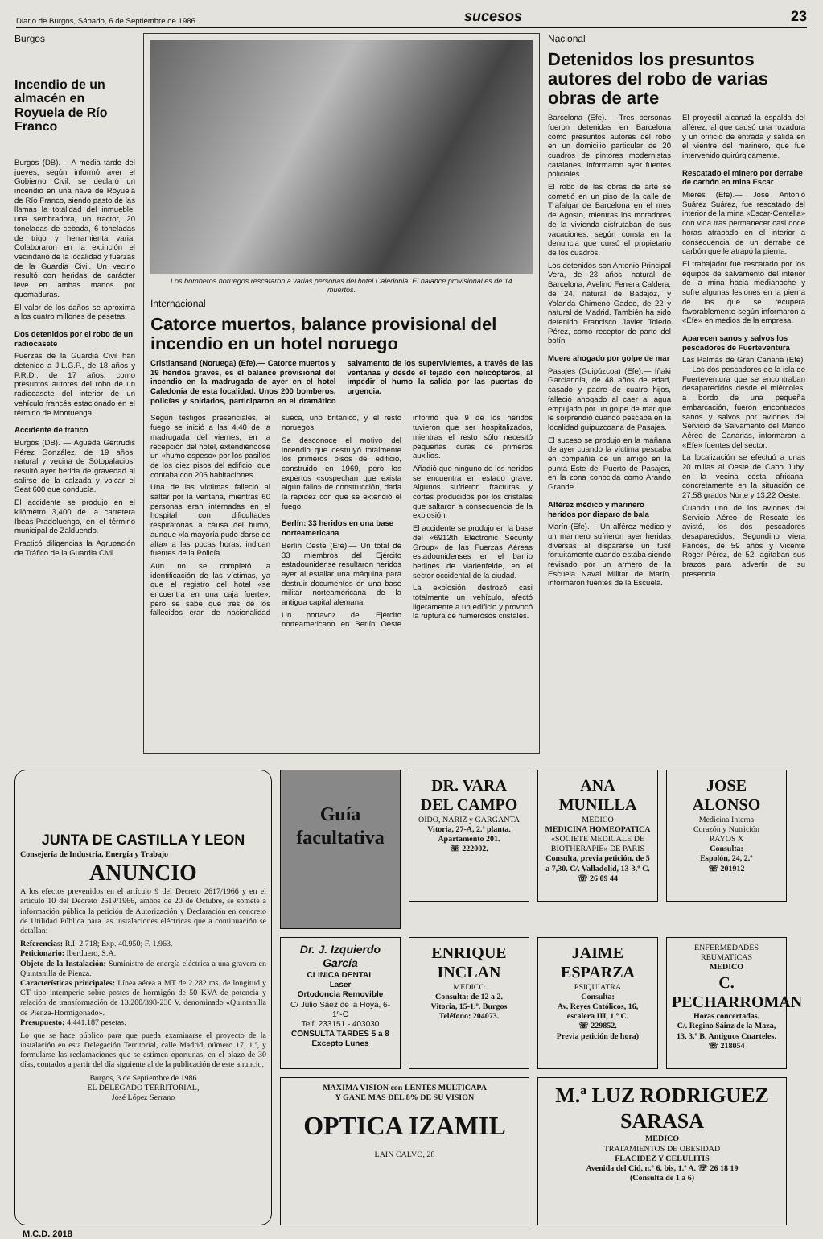Diario de Burgos, Sábado, 6 de Septiembre de 1986 sucesos 23
Burgos
Incendio de un almacén en Royuela de Río Franco
Burgos (DB).— A media tarde del jueves, según informó ayer el Gobierno Civil, se declaró un incendio en una nave de Royuela de Río Franco, siendo pasto de las llamas la totalidad del inmueble, una sembradora, un tractor, 20 toneladas de cebada, 6 toneladas de trigo y herramienta varia. Colaboraron en la extinción el vecindario de la localidad y fuerzas de la Guardia Civil. Un vecino resultó con heridas de carácter leve en ambas manos por quemaduras.
El valor de los daños se aproxima a los cuatro millones de pesetas.
Dos detenidos por el robo de un radiocasete
Fuerzas de la Guardia Civil han detenido a J.L.G.P., de 18 años y P.R.D., de 17 años, como presuntos autores del robo de un radiocasete del interior de un vehículo francés estacionado en el término de Montuenga.
Accidente de tráfico
Burgos (DB). — Agueda Gertrudis Pérez González, de 19 años, natural y vecina de Sotopalacios, resultó ayer herida de gravedad al salirse de la calzada y volcar el Seat 600 que conducía.
El accidente se produjo en el kilómetro 3,400 de la carretera Ibeas-Pradoluengo, en el término municipal de Zalduendo.
Practicó diligencias la Agrupación de Tráfico de la Guardia Civil.
Los bomberos noruegos rescataron a varias personas del hotel Caledonia. El balance provisional es de 14 muertos.
Internacional
Catorce muertos, balance provisional del incendio en un hotel noruego
Cristiansand (Noruega) (Efe).— Catorce muertos y 19 heridos graves, es el balance provisional del incendio en la madrugada de ayer en el hotel Caledonia de esta localidad. Unos 200 bomberos, policías y soldados, participaron en el dramático salvamento de los supervivientes, a través de las ventanas y desde el tejado con helicópteros, al impedir el humo la salida por las puertas de urgencia.
Según testigos presenciales, el fuego se inició a las 4,40 de la madrugada del viernes, en la recepción del hotel, extendiéndose un «humo espeso» por los pasillos de los diez pisos del edificio, que contaba con 205 habitaciones.
Una de las víctimas falleció al saltar por la ventana, mientras 60 personas eran internadas en el hospital con dificultades respiratorias a causa del humo, aunque «la mayoría pudo darse de alta» a las pocas horas, indican fuentes de la Policía.
Aún no se completó la identificación de las víctimas, ya que el registro del hotel «se encuentra en una caja fuerte», pero se sabe que tres de los fallecidos eran de nacionalidad sueca, uno británico, y el resto noruegos.
Se desconoce el motivo del incendio que destruyó totalmente los primeros pisos del edificio, construido en 1969, pero los expertos «sospechan que exista algún fallo» de construcción, dada la rapidez con que se extendió el fuego.
Berlín: 33 heridos en una base norteamericana
Berlín Oeste (Efe).— Un total de 33 miembros del Ejército estadounidense resultaron heridos ayer al estallar una máquina para destruir documentos en una base militar norteamericana de la antigua capital alemana.
Un portavoz del Ejército norteamericano en Berlín Oeste informó que 9 de los heridos tuvieron que ser hospitalizados, mientras el resto sólo necesitó pequeñas curas de primeros auxilios.
Añadió que ninguno de los heridos se encuentra en estado grave. Algunos sufrieron fracturas y cortes producidos por los cristales que saltaron a consecuencia de la explosión.
El accidente se produjo en la base del «6912th Electronic Security Group» de las Fuerzas Aéreas estadounidenses en el barrio berlinés de Marienfelde, en el sector occidental de la ciudad.
La explosión destrozó casi totalmente un vehículo, afectó ligeramente a un edificio y provocó la ruptura de numerosos cristales.
Nacional
Detenidos los presuntos autores del robo de varias obras de arte
Barcelona (Efe).— Tres personas fueron detenidas en Barcelona como presuntos autores del robo en un domicilio particular de 20 cuadros de pintores modernistas catalanes, informaron ayer fuentes policiales.
El robo de las obras de arte se cometió en un piso de la calle de Trafalgar de Barcelona en el mes de Agosto, mientras los moradores de la vivienda disfrutaban de sus vacaciones, según consta en la denuncia que cursó el propietario de los cuadros.
Los detenidos son Antonio Principal Vera, de 23 años, natural de Barcelona; Avelino Ferrera Caldera, de 24, natural de Badajoz, y Yolanda Chimeno Gadeo, de 22 y natural de Madrid. También ha sido detenido Francisco Javier Toledo Pérez, como receptor de parte del botín.
Muere ahogado por golpe de mar
Pasajes (Guipúzcoa) (Efe).— Iñaki Garciandía, de 48 años de edad, casado y padre de cuatro hijos, falleció ahogado al caer al agua empujado por un golpe de mar que le sorprendió cuando pescaba en la localidad guipuzcoana de Pasajes.
El suceso se produjo en la mañana de ayer cuando la víctima pescaba en compañía de un amigo en la punta Este del Puerto de Pasajes, en la zona conocida como Arando Grande.
Alférez médico y marinero heridos por disparo de bala
Marín (Efe).— Un alférez médico y un marinero sufrieron ayer heridas diversas al dispararse un fusil fortuitamente cuando estaba siendo revisado por un armero de la Escuela Naval Militar de Marín, informaron fuentes de la Escuela.
El proyectil alcanzó la espalda del alférez, al que causó una rozadura y un orificio de entrada y salida en el vientre del marinero, que fue intervenido quirúrgicamente.
Rescatado el minero por derrabe de carbón en mina Escar
Mieres (Efe).— José Antonio Suárez Suárez, fue rescatado del interior de la mina «Escar-Centella» con vida tras permanecer casi doce horas atrapado en el interior a consecuencia de un derrabe de carbón que le atrapó la pierna.
El trabajador fue rescatado por los equipos de salvamento del interior de la mina hacia medianoche y sufre algunas lesiones en la pierna de las que se recupera favorablemente según informaron a «Efe» en medios de la empresa.
Aparecen sanos y salvos los pescadores de Fuerteventura
Las Palmas de Gran Canaria (Efe).— Los dos pescadores de la isla de Fuerteventura que se encontraban desaparecidos desde el miércoles, a bordo de una pequeña embarcación, fueron encontrados sanos y salvos por aviones del Servicio de Salvamento del Mando Aéreo de Canarias, informaron a «Efe» fuentes del sector.
La localización se efectuó a unas 20 millas al Oeste de Cabo Juby, en la vecina costa africana, concretamente en la situación de 27,58 grados Norte y 13,22 Oeste.
Cuando uno de los aviones del Servicio Aéreo de Rescate les avistó, los dos pescadores desaparecidos, Segundino Viera Fances, de 59 años y Vicente Roger Pérez, de 52, agitaban sus brazos para advertir de su presencia.
JUNTA DE CASTILLA Y LEON
Consejería de Industria, Energía y Trabajo
ANUNCIO
A los efectos prevenidos en el artículo 9 del Decreto 2617/1966 y en el artículo 10 del Decreto 2619/1966, ambos de 20 de Octubre, se somete a información pública la petición de Autorización y Declaración en concreto de Utilidad Pública para las instalaciones eléctricas que a continuación se detallan:
Referencias: R.I. 2.718; Exp. 40.950; F. 1.963.
Peticionario: Iberduero, S.A.
Objeto de la Instalación: Suministro de energía eléctrica a una gravera en Quintanilla de Pienza.
Características principales: Línea aérea a MT de 2.282 ms. de longitud y CT tipo intemperie sobre postes de hormigón de 50 KVA de potencia y relación de transformación de 13.200/398-230 V. denominado «Quintanilla de Pienza-Hormigonado».
Presupuesto: 4.441.187 pesetas.
Lo que se hace público para que pueda examinarse el proyecto de la instalación en esta Delegación Territorial, calle Madrid, número 17, 1.º, y formularse las reclamaciones que se estimen oportunas, en el plazo de 30 días, contados a partir del día siguiente al de la publicación de este anuncio.
Burgos, 3 de Septiembre de 1986
EL DELEGADO TERRITORIAL,
José López Serrano
Guía facultativa
DR. VARA DEL CAMPO
OIDO, NARIZ y GARGANTA
Vitoria, 27-A, 2.ª planta. Apartamento 201.
☏ 222002.
ANA MUNILLA
MEDICO
MEDICINA HOMEOPATICA
«SOCIETE MEDICALE DE BIOTHERAPIE» DE PARIS
Consulta, previa petición, de 5 a 7,30. C/. Valladolid, 13-3.º C.
☏ 26 09 44
JOSE ALONSO
Medicina Interna
Corazón y Nutrición
RAYOS X
Consulta:
Espolón, 24, 2.º
☏ 201912
Dr. J. Izquierdo García
CLINICA DENTAL
Laser
Ortodoncia Removible
C/ Julio Sáez de la Hoya, 6-1º-C
Telf. 233151 - 403030
CONSULTA TARDES 5 a 8
Excepto Lunes
ENRIQUE INCLAN
MEDICO
Consulta: de 12 a 2.
Vitoria, 15-1.º. Burgos
Teléfono: 204073.
JAIME ESPARZA
PSIQUIATRA
Consulta:
Av. Reyes Católicos, 16, escalera III, 1.º C.
☏ 229852.
Previa petición de hora)
ENFERMEDADES REUMATICAS
MEDICO
C. PECHARROMAN
Horas concertadas.
C/. Regino Sáinz de la Maza, 13, 3.º B. Antiguos Cuarteles.
☏ 218054
MAXIMA VISION con LENTES MULTICAPA
Y GANE MAS DEL 8% DE SU VISION
OPTICA IZAMIL
LAIN CALVO, 28
M.ª LUZ RODRIGUEZ SARASA
MEDICO
TRATAMIENTOS DE OBESIDAD
FLACIDEZ Y CELULITIS
Avenida del Cid, n.º 6, bis, 1.º A. ☏ 26 18 19
(Consulta de 1 a 6)
M.C.D. 2018